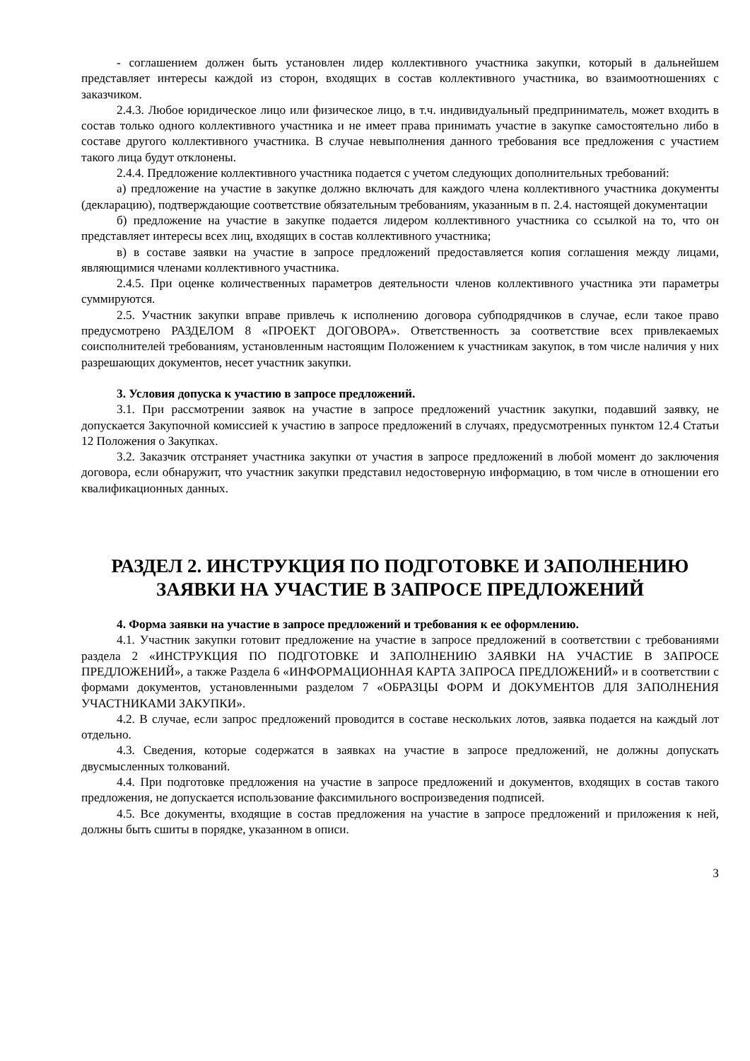- соглашением должен быть установлен лидер коллективного участника закупки, который в дальнейшем представляет интересы каждой из сторон, входящих в состав коллективного участника, во взаимоотношениях с заказчиком.
2.4.3. Любое юридическое лицо или физическое лицо, в т.ч. индивидуальный предприниматель, может входить в состав только одного коллективного участника и не имеет права принимать участие в закупке самостоятельно либо в составе другого коллективного участника. В случае невыполнения данного требования все предложения с участием такого лица будут отклонены.
2.4.4. Предложение коллективного участника подается с учетом следующих дополнительных требований:
а) предложение на участие в закупке должно включать для каждого члена коллективного участника документы (декларацию), подтверждающие соответствие обязательным требованиям, указанным в п. 2.4. настоящей документации
б) предложение на участие в закупке подается лидером коллективного участника со ссылкой на то, что он представляет интересы всех лиц, входящих в состав коллективного участника;
в) в составе заявки на участие в запросе предложений предоставляется копия соглашения между лицами, являющимися членами коллективного участника.
2.4.5. При оценке количественных параметров деятельности членов коллективного участника эти параметры суммируются.
2.5. Участник закупки вправе привлечь к исполнению договора субподрядчиков в случае, если такое право предусмотрено РАЗДЕЛОМ 8 «ПРОЕКТ ДОГОВОРА». Ответственность за соответствие всех привлекаемых соисполнителей требованиям, установленным настоящим Положением к участникам закупок, в том числе наличия у них разрешающих документов, несет участник закупки.
3. Условия допуска к участию в запросе предложений.
3.1. При рассмотрении заявок на участие в запросе предложений участник закупки, подавший заявку, не допускается Закупочной комиссией к участию в запросе предложений в случаях, предусмотренных пунктом 12.4 Статьи 12 Положения о Закупках.
3.2. Заказчик отстраняет участника закупки от участия в запросе предложений в любой момент до заключения договора, если обнаружит, что участник закупки представил недостоверную информацию, в том числе в отношении его квалификационных данных.
РАЗДЕЛ 2. ИНСТРУКЦИЯ ПО ПОДГОТОВКЕ И ЗАПОЛНЕНИЮ ЗАЯВКИ НА УЧАСТИЕ В ЗАПРОСЕ ПРЕДЛОЖЕНИЙ
4. Форма заявки на участие в запросе предложений и требования к ее оформлению.
4.1. Участник закупки готовит предложение на участие в запросе предложений в соответствии с требованиями раздела 2 «ИНСТРУКЦИЯ ПО ПОДГОТОВКЕ И ЗАПОЛНЕНИЮ ЗАЯВКИ НА УЧАСТИЕ В ЗАПРОСЕ ПРЕДЛОЖЕНИЙ», а также Раздела 6 «ИНФОРМАЦИОННАЯ КАРТА ЗАПРОСА ПРЕДЛОЖЕНИЙ» и в соответствии с формами документов, установленными разделом 7 «ОБРАЗЦЫ ФОРМ И ДОКУМЕНТОВ ДЛЯ ЗАПОЛНЕНИЯ УЧАСТНИКАМИ ЗАКУПКИ».
4.2. В случае, если запрос предложений проводится в составе нескольких лотов, заявка подается на каждый лот отдельно.
4.3. Сведения, которые содержатся в заявках на участие в запросе предложений, не должны допускать двусмысленных толкований.
4.4. При подготовке предложения на участие в запросе предложений и документов, входящих в состав такого предложения, не допускается использование факсимильного воспроизведения подписей.
4.5. Все документы, входящие в состав предложения на участие в запросе предложений и приложения к ней, должны быть сшиты в порядке, указанном в описи.
3